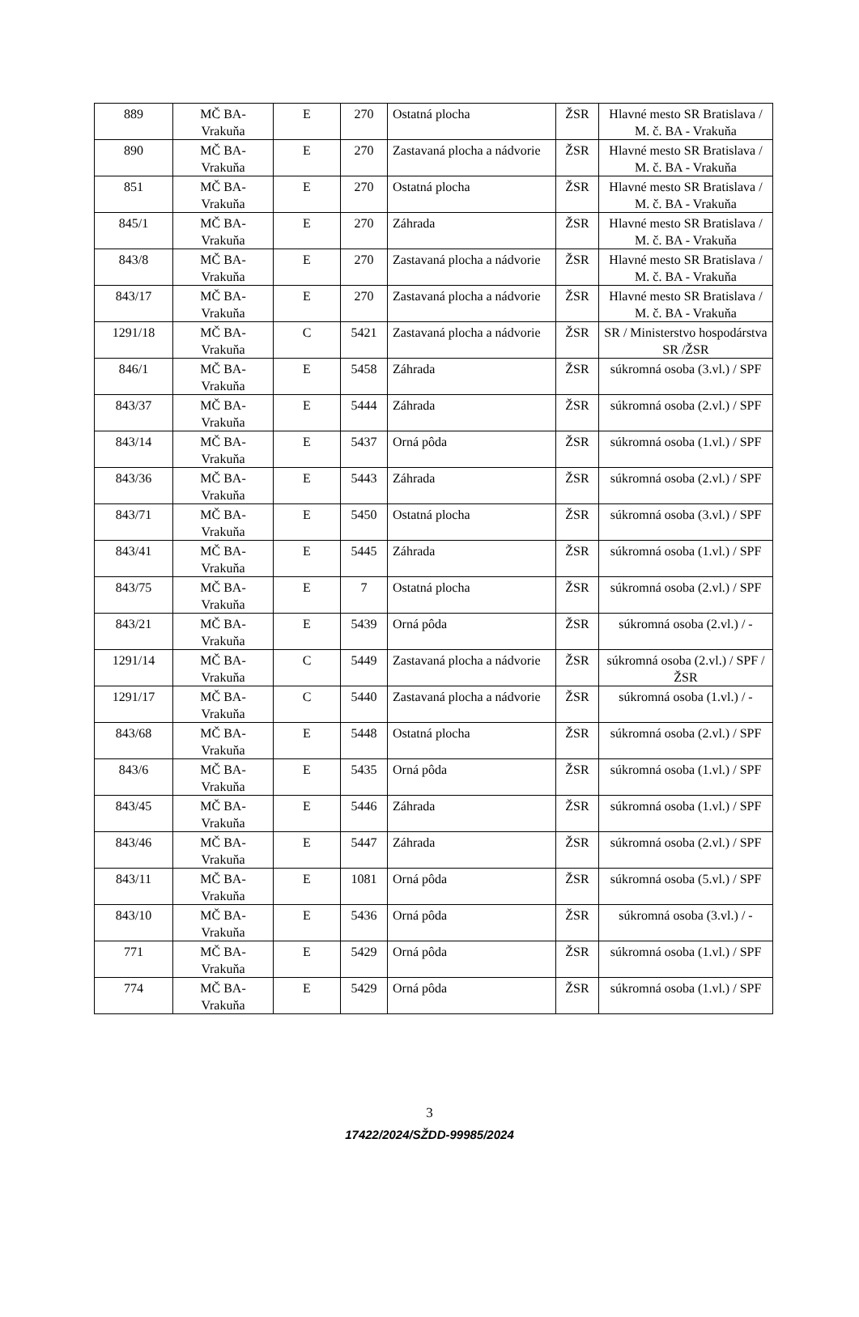| 889 | MČ BA- Vrakuňa | E | 270 | Ostatná plocha | ŽSR | Hlavné mesto SR Bratislava / M. č. BA - Vrakuňa |
| 890 | MČ BA- Vrakuňa | E | 270 | Zastavaná plocha a nádvorie | ŽSR | Hlavné mesto SR Bratislava / M. č. BA - Vrakuňa |
| 851 | MČ BA- Vrakuňa | E | 270 | Ostatná plocha | ŽSR | Hlavné mesto SR Bratislava / M. č. BA - Vrakuňa |
| 845/1 | MČ BA- Vrakuňa | E | 270 | Záhrada | ŽSR | Hlavné mesto SR Bratislava / M. č. BA - Vrakuňa |
| 843/8 | MČ BA- Vrakuňa | E | 270 | Zastavaná plocha a nádvorie | ŽSR | Hlavné mesto SR Bratislava / M. č. BA - Vrakuňa |
| 843/17 | MČ BA- Vrakuňa | E | 270 | Zastavaná plocha a nádvorie | ŽSR | Hlavné mesto SR Bratislava / M. č. BA - Vrakuňa |
| 1291/18 | MČ BA- Vrakuňa | C | 5421 | Zastavaná plocha a nádvorie | ŽSR | SR / Ministerstvo hospodárstva SR /ŽSR |
| 846/1 | MČ BA- Vrakuňa | E | 5458 | Záhrada | ŽSR | súkromná osoba (3.vl.) / SPF |
| 843/37 | MČ BA- Vrakuňa | E | 5444 | Záhrada | ŽSR | súkromná osoba (2.vl.) / SPF |
| 843/14 | MČ BA- Vrakuňa | E | 5437 | Orná pôda | ŽSR | súkromná osoba (1.vl.) / SPF |
| 843/36 | MČ BA- Vrakuňa | E | 5443 | Záhrada | ŽSR | súkromná osoba (2.vl.) / SPF |
| 843/71 | MČ BA- Vrakuňa | E | 5450 | Ostatná plocha | ŽSR | súkromná osoba (3.vl.) / SPF |
| 843/41 | MČ BA- Vrakuňa | E | 5445 | Záhrada | ŽSR | súkromná osoba (1.vl.) / SPF |
| 843/75 | MČ BA- Vrakuňa | E | 7 | Ostatná plocha | ŽSR | súkromná osoba (2.vl.) / SPF |
| 843/21 | MČ BA- Vrakuňa | E | 5439 | Orná pôda | ŽSR | súkromná osoba (2.vl.) / - |
| 1291/14 | MČ BA- Vrakuňa | C | 5449 | Zastavaná plocha a nádvorie | ŽSR | súkromná osoba (2.vl.) / SPF / ŽSR |
| 1291/17 | MČ BA- Vrakuňa | C | 5440 | Zastavaná plocha a nádvorie | ŽSR | súkromná osoba (1.vl.) / - |
| 843/68 | MČ BA- Vrakuňa | E | 5448 | Ostatná plocha | ŽSR | súkromná osoba (2.vl.) / SPF |
| 843/6 | MČ BA- Vrakuňa | E | 5435 | Orná pôda | ŽSR | súkromná osoba (1.vl.) / SPF |
| 843/45 | MČ BA- Vrakuňa | E | 5446 | Záhrada | ŽSR | súkromná osoba (1.vl.) / SPF |
| 843/46 | MČ BA- Vrakuňa | E | 5447 | Záhrada | ŽSR | súkromná osoba (2.vl.) / SPF |
| 843/11 | MČ BA- Vrakuňa | E | 1081 | Orná pôda | ŽSR | súkromná osoba (5.vl.) / SPF |
| 843/10 | MČ BA- Vrakuňa | E | 5436 | Orná pôda | ŽSR | súkromná osoba (3.vl.) / - |
| 771 | MČ BA- Vrakuňa | E | 5429 | Orná pôda | ŽSR | súkromná osoba (1.vl.) / SPF |
| 774 | MČ BA- Vrakuňa | E | 5429 | Orná pôda | ŽSR | súkromná osoba (1.vl.) / SPF |
3
17422/2024/SŽDD-99985/2024